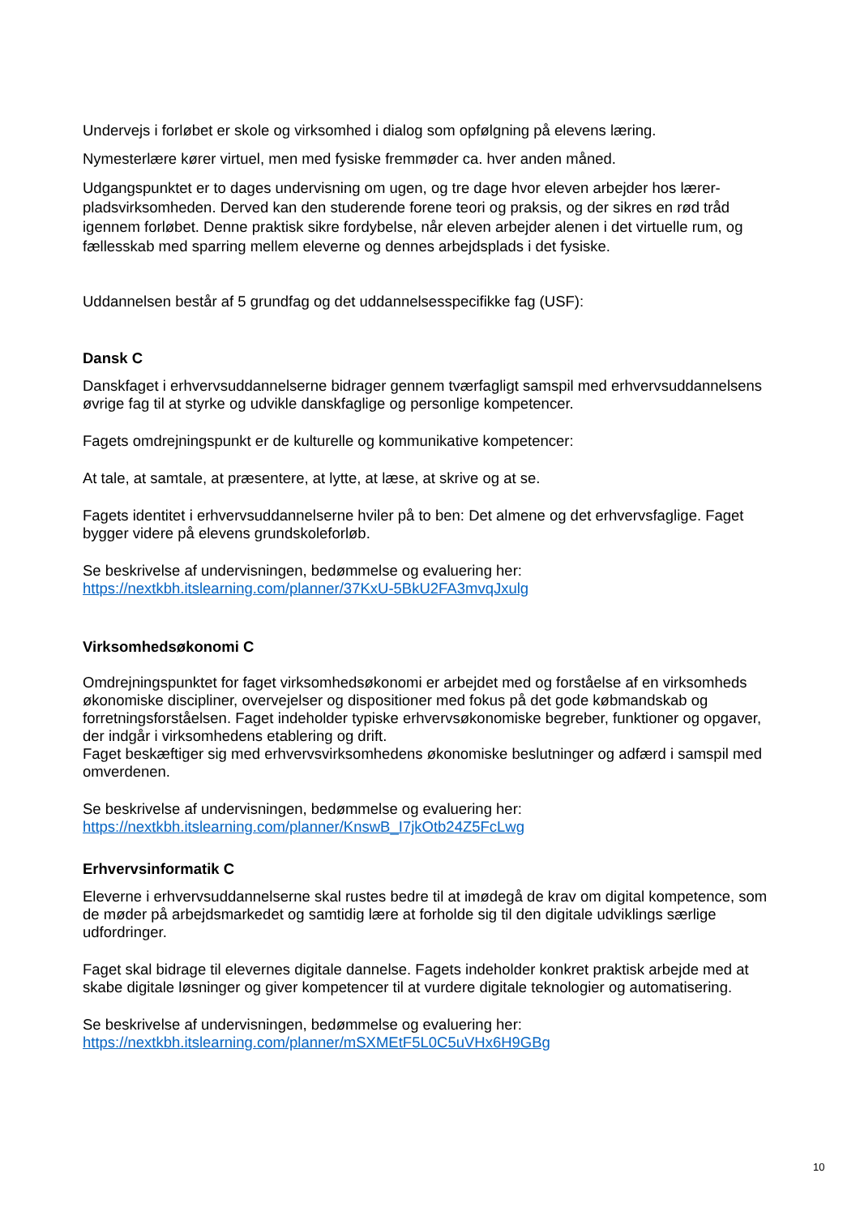Undervejs i forløbet er skole og virksomhed i dialog som opfølgning på elevens læring.
Nymesterlære kører virtuel, men med fysiske fremmøder ca. hver anden måned.
Udgangspunktet er to dages undervisning om ugen, og tre dage hvor eleven arbejder hos lærer­pladsvirksomheden. Derved kan den studerende forene teori og praksis, og der sikres en rød tråd igennem forløbet. Denne praktisk sikre fordybelse, når eleven arbejder alenen i det virtuelle rum, og fællesskab med sparring mellem eleverne og dennes arbejdsplads i det fysiske.
Uddannelsen består af 5 grundfag og det uddannelsesspecifikke fag (USF):
Dansk C
Danskfaget i erhvervsuddannelserne bidrager gennem tværfagligt samspil med erhvervsuddannel­sens øvrige fag til at styrke og udvikle danskfaglige og personlige kompetencer.
Fagets omdrejningspunkt er de kulturelle og kommunikative kompetencer:
At tale, at samtale, at præsentere, at lytte, at læse, at skrive og at se.
Fagets identitet i erhvervsuddannelserne hviler på to ben: Det almene og det erhvervsfaglige. Fa­get bygger videre på elevens grundskoleforløb.
Se beskrivelse af undervisningen, bedømmelse og evaluering her:
https://nextkbh.itslearning.com/planner/37KxU-5BkU2FA3mvqJxulg
Virksomhedsøkonomi C
Omdrejningspunktet for faget virksomhedsøkonomi er arbejdet med og forståelse af en virksom­heds økonomiske discipliner, overvejelser og dispositioner med fokus på det gode købmandskab og forretningsforståelsen. Faget indeholder typiske erhvervsøkonomiske begreber, funktioner og opgaver, der indgår i virksomhedens etablering og drift.
Faget beskæftiger sig med erhvervsvirksomhedens økonomiske beslutninger og adfærd i samspil med omverdenen.
Se beskrivelse af undervisningen, bedømmelse og evaluering her:
https://nextkbh.itslearning.com/planner/KnswB_I7jkOtb24Z5FcLwg
Erhvervsinformatik C
Eleverne i erhvervsuddannelserne skal rustes bedre til at imødegå de krav om digital kompetence, som de møder på arbejdsmarkedet og samtidig lære at forholde sig til den digitale udviklings sær­lige udfordringer.
Faget skal bidrage til elevernes digitale dannelse. Fagets indeholder konkret praktisk arbejde med at skabe digitale løsninger og giver kompetencer til at vurdere digitale teknologier og automatise­ring.
Se beskrivelse af undervisningen, bedømmelse og evaluering her:
https://nextkbh.itslearning.com/planner/mSXMEtF5L0C5uVHx6H9GBg
10